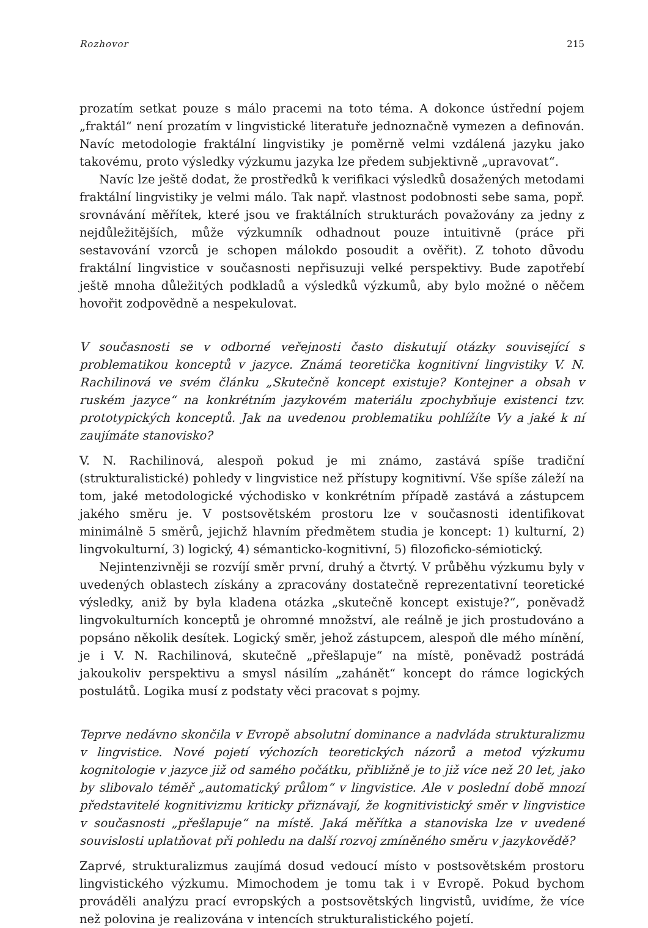Rozhovor 215
prozatím setkat pouze s málo pracemi na toto téma. A dokonce ústřední pojem „fraktál“ není prozatím v lingvistické literatuře jednoznačně vymezen a definován. Navíc metodologie fraktální lingvistiky je poměrně velmi vzdálená jazyku jako takovému, proto výsledky výzkumu jazyka lze předem subjektivně „upravovat“.
Navíc lze ještě dodat, že prostředků k verifikaci výsledků dosažených metodami fraktální lingvistiky je velmi málo. Tak např. vlastnost podobnosti sebe sama, popř. srovnávání měřítek, které jsou ve fraktálních strukturách považovány za jedny z nejdůležitějších, může výzkumník odhadnout pouze intuitivně (práce při sestavování vzorců je schopen málokdo posoudit a ověřit). Z tohoto důvodu fraktální lingvistice v současnosti nepřisuzuji velké perspektivy. Bude zapotřebí ještě mnoha důležitých podkladů a výsledků výzkumů, aby bylo možné o něčem hovořit zodpovědně a nespekulovat.
V současnosti se v odborné veřejnosti často diskutují otázky související s problematikou konceptů v jazyce. Známá teoretička kognitivní lingvistiky V. N. Rachilinová ve svém článku „Skutečně koncept existuje? Kontejner a obsah v ruském jazyce“ na konkrétním jazykovém materiálu zpochybňuje existenci tzv. prototypických konceptů. Jak na uvedenou problematiku pohlížíte Vy a jaké k ní zaujímáte stanovisko?
V. N. Rachilinová, alespoň pokud je mi známo, zastává spíše tradiční (strukturalistické) pohledy v lingvistice než přístupy kognitivní. Vše spíše záleží na tom, jaké metodologické východisko v konkrétním případě zastává a zástupcem jakého směru je. V postsovětském prostoru lze v současnosti identifikovat minimálně 5 směrů, jejichž hlavním předmětem studia je koncept: 1) kulturní, 2) lingvokulturní, 3) logický, 4) sémanticko-kognitivní, 5) filozoficko-sémiotický.
Nejintenzivněji se rozvíjí směr první, druhý a čtvrtý. V průběhu výzkumu byly v uvedených oblastech získány a zpracovány dostatečně reprezentativní teoretické výsledky, aniž by byla kladena otázka „skutečně koncept existuje?“, poněvadž lingvokulturních konceptů je ohromné množství, ale reálně je jich prostudováno a popsáno několik desítek. Logický směr, jehož zástupcem, alespoň dle mého mínění, je i V. N. Rachilinová, skutečně „přešlapuje“ na místě, poněvadž postrádá jakoukoliv perspektivu a smysl násilím „zahánět“ koncept do rámce logických postulátů. Logika musí z podstaty věci pracovat s pojmy.
Teprve nedávno skončila v Evropě absolutní dominance a nadvláda strukturalizmu v lingvistice. Nové pojetí výchozích teoretických názorů a metod výzkumu kognitologie v jazyce již od samého počátku, přibližně je to již více než 20 let, jako by slibovalo téměř „automatický průlom“ v lingvistice. Ale v poslední době mnozí představitelé kognitivizmu kriticky přiznávají, že kognitivistický směr v lingvistice v současnosti „přešlapuje“ na místě. Jaká měřítka a stanoviska lze v uvedené souvislosti uplatňovat při pohledu na další rozvoj zmíněného směru v jazykovědě?
Zaprvé, strukturalizmus zaujímá dosud vedoucí místo v postsovětském prostoru lingvistického výzkumu. Mimochodem je tomu tak i v Evropě. Pokud bychom prováděli analýzu prací evropských a postsovětských lingvistů, uvidíme, že více než polovina je realizována v intencích strukturalistického pojetí.